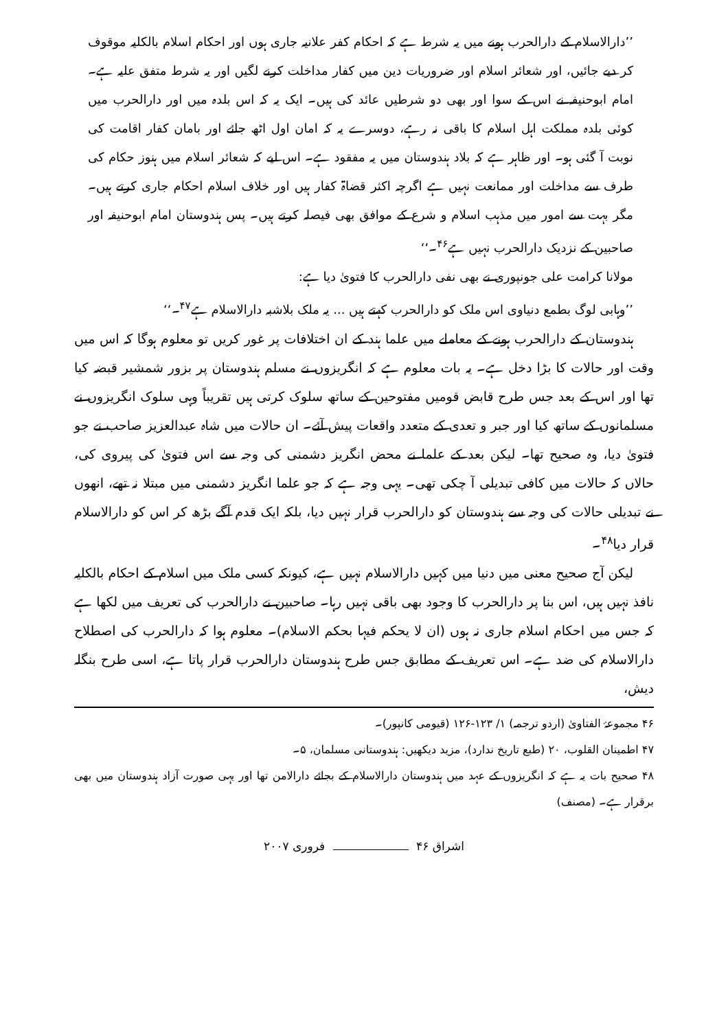’’دارالاسلام کے دارالحرب ہونے میں یہ شرط ہے کہ احکام کفر علانیہ جاری ہوں اور احکام اسلام بالکلیہ موقوف کر دیے جائیں، اور شعائر اسلام اور ضروریات دین میں کفار مداخلت کرنے لگیں اور یہ شرط متفق علیہ ہے۔ امام ابوحنیفہ نے اس کے سوا اور بھی دو شرطیں عائد کی ہیں۔ ایک یہ کہ اس بلدہ میں اور دارالحرب میں کوئی بلدہ مملکت اہل اسلام کا باقی نہ رہے، دوسرے یہ کہ امان اول اٹھ جائے اور بامان کفار اقامت کی نوبت آ گئی ہو۔ اور ظاہر ہے کہ بلاد ہندوستان میں یہ مفقود ہے۔ اس لیے کہ شعائر اسلام میں ہنوز حکام کی طرف سے مداخلت اور ممانعت نہیں ہے اگرچہ اکثر قضاۃ کفار ہیں اور خلاف اسلام احکام جاری کرتے ہیں۔ مگر بہت سے امور میں مذہب اسلام و شرع کے موافق بھی فیصلہ کرتے ہیں۔ پس ہندوستان امام ابوحنیفہ اور صاحبین کے نزدیک دارالحرب نہیں ہے<sup>۴۶</sup>۔‘‘
مولانا کرامت علی جونپوری نے بھی نفی دارالحرب کا فتویٰ دیا ہے:
’’وہابی لوگ بطمع دنیاوی اس ملک کو دارالحرب کہتے ہیں ... یہ ملک بلاشبہ دارالاسلام ہے<sup>۴۷</sup>۔‘‘
ہندوستان کے دارالحرب ہونے کے معاملے میں علما ہند کے ان اختلافات پر غور کریں تو معلوم ہوگا کہ اس میں وقت اور حالات کا بڑا دخل ہے۔ یہ بات معلوم ہے کہ انگریزوں نے مسلم ہندوستان پر بزور شمشیر قبضہ کیا تھا اور اس کے بعد جس طرح قابض قومیں مفتوحین کے ساتھ سلوک کرتی ہیں تقریباً وہی سلوک انگریزوں نے مسلمانوں کے ساتھ کیا اور جبر و تعدی کے متعدد واقعات پیش آئے۔ ان حالات میں شاہ عبدالعزیز صاحب نے جو فتویٰ دیا، وہ صحیح تھا۔ لیکن بعد کے علما نے محض انگریز دشمنی کی وجہ سے اس فتویٰ کی پیروی کی، حالاں کہ حالات میں کافی تبدیلی آ چکی تھی۔ یہی وجہ ہے کہ جو علما انگریز دشمنی میں مبتلا نہ تھے، انھوں نے تبدیلی حالات کی وجہ سے ہندوستان کو دارالحرب قرار نہیں دیا، بلکہ ایک قدم آگے بڑھ کر اس کو دارالاسلام قرار دیا<sup>۴۸</sup>۔
لیکن آج صحیح معنی میں دنیا میں کہیں دارالاسلام نہیں ہے، کیونکہ کسی ملک میں اسلام کے احکام بالکلیہ نافذ نہیں ہیں، اس بنا پر دارالحرب کا وجود بھی باقی نہیں رہا۔ صاحبین نے دارالحرب کی تعریف میں لکھا ہے کہ جس میں احکام اسلام جاری نہ ہوں (ان لا یحکم فیہا بحکم الاسلام)۔ معلوم ہوا کہ دارالحرب کی اصطلاح دارالاسلام کی ضد ہے۔ اس تعریف کے مطابق جس طرح ہندوستان دارالحرب قرار پاتا ہے، اسی طرح بنگلہ دیش،
۴۶ مجموعۂ الفتاویٰ (اردو ترجمہ) ۱/ ۱۲۳-۱۲۶ (قیومی کانپور)۔
۴۷ اطمینان القلوب، ۲۰ (طبع تاریخ ندارد)، مزید دیکھیں: ہندوستانی مسلمان، ۵۔
۴۸ صحیح بات یہ ہے کہ انگریزوں کے عہد میں ہندوستان دارالاسلام کے بجائے دارالامن تھا اور یہی صورت آزاد ہندوستان میں بھی برقرار ہے۔ (مصنف)
اشراق ۴۶ فروری ۲۰۰۷